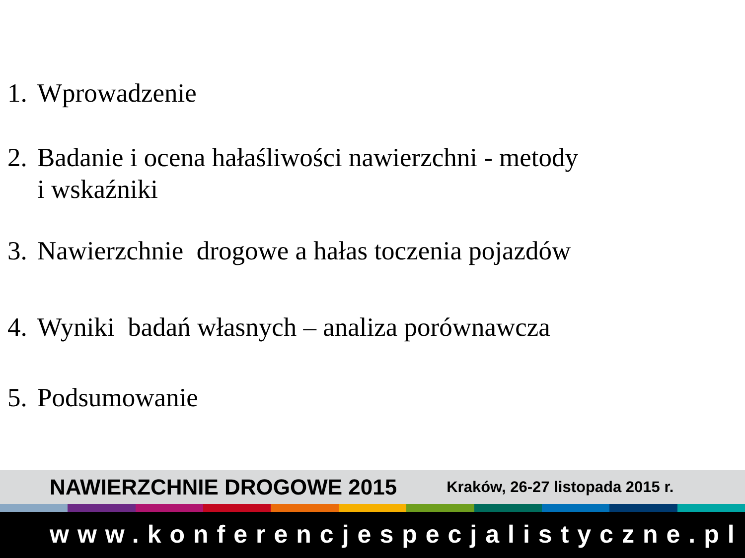1. Wprowadzenie
2. Badanie i ocena hałaśliwości nawierzchni - metody
i wskaźniki
3. Nawierzchnie drogowe a hałas toczenia pojazdów
4. Wyniki badań własnych – analiza porównawcza
5. Podsumowanie
NAWIERZCHNIE DROGOWE 2015 Kraków, 26-27 listopada 2015 r.
www.konferencjespecjalistyczne.pl